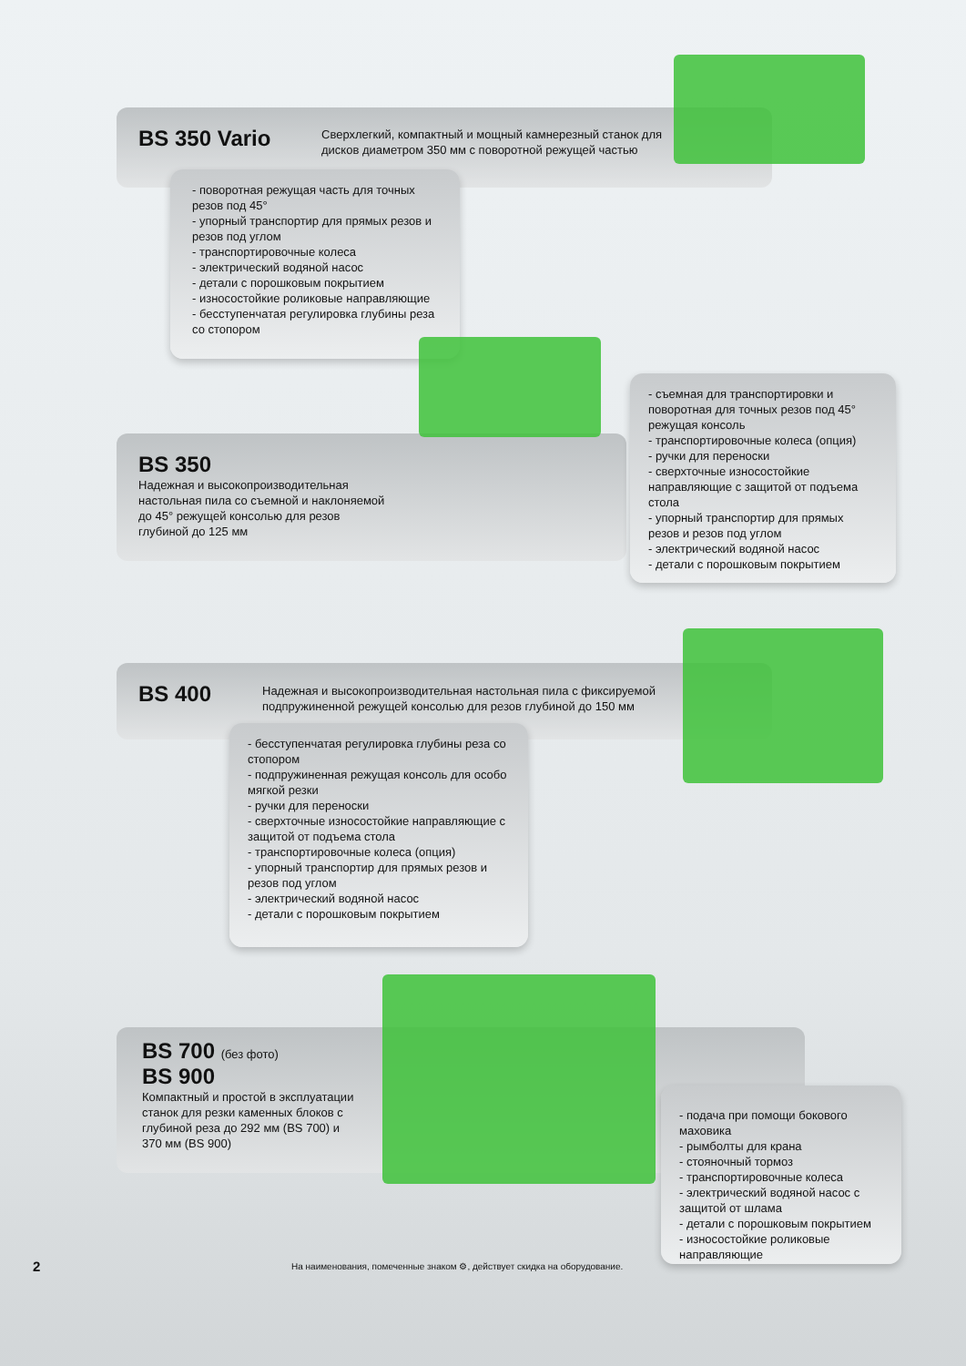BS 350 Vario
Сверхлегкий, компактный и мощный камнерезный станок для дисков диаметром 350 мм с поворотной режущей частью
- поворотная режущая часть для точных резов под 45°
- упорный транспортир для прямых резов и резов под углом
- транспортировочные колеса
- электрический водяной насос
- детали с порошковым покрытием
- износостойкие роликовые направляющие
- бесступенчатая регулировка глубины реза со стопором
BS 350
Надежная и высокопроизводительная настольная пила со съемной и наклоняемой до 45° режущей консолью для резов глубиной до 125 мм
- съемная для транспортировки и поворотная для точных резов под 45° режущая консоль
- транспортировочные колеса (опция)
- ручки для переноски
- сверхточные износостойкие направляющие с защитой от подъема стола
- упорный транспортир для прямых резов и резов под углом
- электрический водяной насос
- детали с порошковым покрытием
BS 400
Надежная и высокопроизводительная настольная пила с фиксируемой подпружиненной режущей консолью для резов глубиной до 150 мм
- бесступенчатая регулировка глубины реза со стопором
- подпружиненная режущая консоль для особо мягкой резки
- ручки для переноски
- сверхточные износостойкие направляющие с защитой от подъема стола
- транспортировочные колеса (опция)
- упорный транспортир для прямых резов и резов под углом
- электрический водяной насос
- детали с порошковым покрытием
BS 700 (без фото)
BS 900
Компактный и простой в эксплуатации станок для резки каменных блоков с глубиной реза до 292 мм (BS 700) и 370 мм (BS 900)
- подача при помощи бокового маховика
- рымболты для крана
- стояночный тормоз
- транспортировочные колеса
- электрический водяной насос с защитой от шлама
- детали с порошковым покрытием
- износостойкие роликовые направляющие
2 На наименования, помеченные знаком ⚙, действует скидка на оборудование.